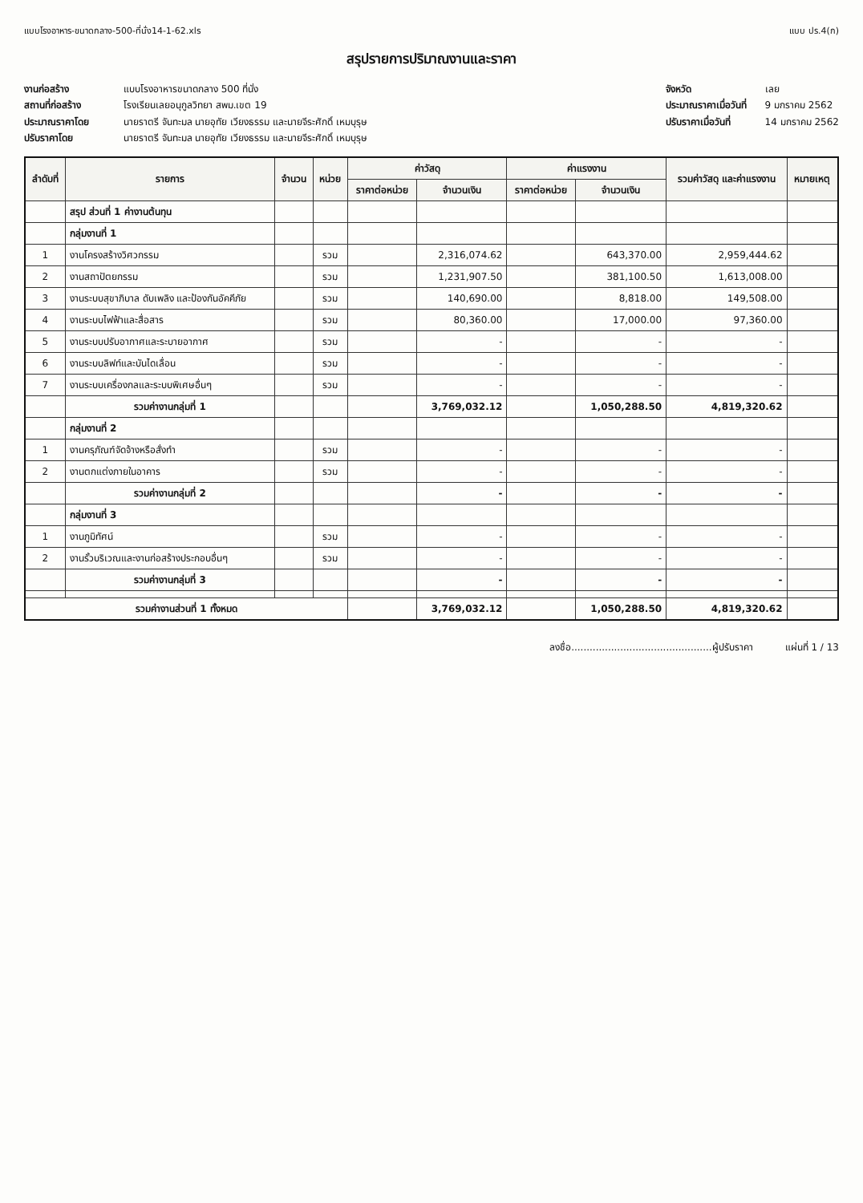แบบโรงอาหาร-ขนาดกลาง-500-ที่นั่ง14-1-62.xls แบบ ปร.4(ก)
สรุปรายการปริมาณงานและราคา
งานก่อสร้าง แบบโรงอาหารขนาดกลาง 500 ที่นั่ง
สถานที่ก่อสร้าง โรงเรียนเลยอนุกูลวิทยา สพม.เขต 19
ประมาณราคาโดย นายราตรี จันทะมล นายอุทัย เวียงธรรม และนายจีระศักดิ์ เหมบุรุษ
ปรับราคาโดย นายราตรี จันทะมล นายอุทัย เวียงธรรม และนายจีระศักดิ์ เหมบุรุษ
จังหวัด เลย
ประมาณราคาเมื่อวันที่ 9 มกราคม 2562
ปรับราคาเมื่อวันที่ 14 มกราคม 2562
| ลำดับที่ | รายการ | จำนวน | หน่วย | ค่าวัสดุ | | ค่าแรงงาน | | รวมค่าวัสดุ และค่าแรงงาน | หมายเหตุ |
| --- | --- | --- | --- | --- | --- | --- | --- | --- | --- |
| | | | | ราคาต่อหน่วย | จำนวนเงิน | ราคาต่อหน่วย | จำนวนเงิน | | |
| | สรุป ส่วนที่ 1 ค่างานต้นทุน | | | | | | | | |
| | กลุ่มงานที่ 1 | | | | | | | | |
| 1 | งานโครงสร้างวิศวกรรม | | รวม | | 2,316,074.62 | | 643,370.00 | 2,959,444.62 | |
| 2 | งานสถาปัตยกรรม | | รวม | | 1,231,907.50 | | 381,100.50 | 1,613,008.00 | |
| 3 | งานระบบสุขาภิบาล ดับเพลิง และป้องกันอัคคีภัย | | รวม | | 140,690.00 | | 8,818.00 | 149,508.00 | |
| 4 | งานระบบไฟฟ้าและสื่อสาร | | รวม | | 80,360.00 | | 17,000.00 | 97,360.00 | |
| 5 | งานระบบปรับอากาศและระบายอากาศ | | รวม | | - | | - | - | |
| 6 | งานระบบลิฟท์และบันไดเลื่อน | | รวม | | - | | - | - | |
| 7 | งานระบบเครื่องกลและระบบพิเศษอื่นๆ | | รวม | | - | | - | - | |
| | รวมค่างานกลุ่มที่ 1 | | | | 3,769,032.12 | | 1,050,288.50 | 4,819,320.62 | |
| | กลุ่มงานที่ 2 | | | | | | | | |
| 1 | งานครุภัณฑ์จัดจ้างหรือสั่งทำ | | รวม | | - | | - | - | |
| 2 | งานตกแต่งภายในอาคาร | | รวม | | - | | - | - | |
| | รวมค่างานกลุ่มที่ 2 | | | | - | | - | - | |
| | กลุ่มงานที่ 3 | | | | | | | | |
| 1 | งานภูมิทัศน์ | | รวม | | - | | - | - | |
| 2 | งานรั้วบริเวณและงานก่อสร้างประกอบอื่นๆ | | รวม | | - | | - | - | |
| | รวมค่างานกลุ่มที่ 3 | | | | - | | - | - | |
| รวมค่างานส่วนที่ 1 ทั้งหมด | | | | | 3,769,032.12 | | 1,050,288.50 | 4,819,320.62 | |
ลงชื่อ..............................................ผู้ปรับราคา แผ่นที่ 1 / 13